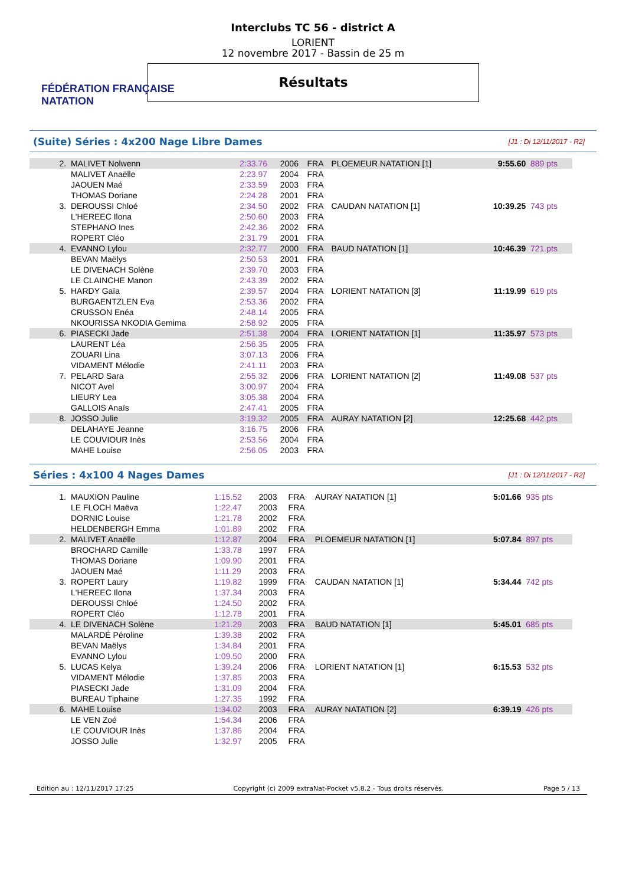FÉDÉRATION FRANÇAISE
NATATION
Interclubs TC 56 - district A
LORIENT
12 novembre 2017 - Bassin de 25 m
Résultats
(Suite) Séries : 4x200 Nage Libre Dames [J1 : Di 12/11/2017 - R2]
| 2. | MALIVET Nolwenn | 2:33.76 | 2006 | FRA | PLOEMEUR NATATION [1] | 9:55.60 | 889 pts |
| | MALIVET Anaëlle | 2:23.97 | 2004 | FRA | | | |
| | JAOUEN Maé | 2:33.59 | 2003 | FRA | | | |
| | THOMAS Doriane | 2:24.28 | 2001 | FRA | | | |
| 3. | DEROUSSI Chloé | 2:34.50 | 2002 | FRA | CAUDAN NATATION [1] | 10:39.25 | 743 pts |
| | L'HEREEC Ilona | 2:50.60 | 2003 | FRA | | | |
| | STEPHANO Ines | 2:42.36 | 2002 | FRA | | | |
| | ROPERT Cléo | 2:31.79 | 2001 | FRA | | | |
| 4. | EVANNO Lylou | 2:32.77 | 2000 | FRA | BAUD NATATION [1] | 10:46.39 | 721 pts |
| | BEVAN Maëlys | 2:50.53 | 2001 | FRA | | | |
| | LE DIVENACH Solène | 2:39.70 | 2003 | FRA | | | |
| | LE CLAINCHE Manon | 2:43.39 | 2002 | FRA | | | |
| 5. | HARDY Gaïa | 2:39.57 | 2004 | FRA | LORIENT NATATION [3] | 11:19.99 | 619 pts |
| | BURGAENTZLEN Eva | 2:53.36 | 2002 | FRA | | | |
| | CRUSSON Enéa | 2:48.14 | 2005 | FRA | | | |
| | NKOURISSA NKODIA Gemima | 2:58.92 | 2005 | FRA | | | |
| 6. | PIASECKI Jade | 2:51.38 | 2004 | FRA | LORIENT NATATION [1] | 11:35.97 | 573 pts |
| | LAURENT Léa | 2:56.35 | 2005 | FRA | | | |
| | ZOUARI Lina | 3:07.13 | 2006 | FRA | | | |
| | VIDAMENT Mélodie | 2:41.11 | 2003 | FRA | | | |
| 7. | PELARD Sara | 2:55.32 | 2006 | FRA | LORIENT NATATION [2] | 11:49.08 | 537 pts |
| | NICOT Avel | 3:00.97 | 2004 | FRA | | | |
| | LIEURY Lea | 3:05.38 | 2004 | FRA | | | |
| | GALLOIS Anaïs | 2:47.41 | 2005 | FRA | | | |
| 8. | JOSSO Julie | 3:19.32 | 2005 | FRA | AURAY NATATION [2] | 12:25.68 | 442 pts |
| | DELAHAYE Jeanne | 3:16.75 | 2006 | FRA | | | |
| | LE COUVIOUR Inès | 2:53.56 | 2004 | FRA | | | |
| | MAHE Louise | 2:56.05 | 2003 | FRA | | | |
Séries : 4x100 4 Nages Dames [J1 : Di 12/11/2017 - R2]
| 1. | MAUXION Pauline | 1:15.52 | 2003 | FRA | AURAY NATATION [1] | 5:01.66 | 935 pts |
| | LE FLOCH Maëva | 1:22.47 | 2003 | FRA | | | |
| | DORNIC Louise | 1:21.78 | 2002 | FRA | | | |
| | HELDENBERGH Emma | 1:01.89 | 2002 | FRA | | | |
| 2. | MALIVET Anaëlle | 1:12.87 | 2004 | FRA | PLOEMEUR NATATION [1] | 5:07.84 | 897 pts |
| | BROCHARD Camille | 1:33.78 | 1997 | FRA | | | |
| | THOMAS Doriane | 1:09.90 | 2001 | FRA | | | |
| | JAOUEN Maé | 1:11.29 | 2003 | FRA | | | |
| 3. | ROPERT Laury | 1:19.82 | 1999 | FRA | CAUDAN NATATION [1] | 5:34.44 | 742 pts |
| | L'HEREEC Ilona | 1:37.34 | 2003 | FRA | | | |
| | DEROUSSI Chloé | 1:24.50 | 2002 | FRA | | | |
| | ROPERT Cléo | 1:12.78 | 2001 | FRA | | | |
| 4. | LE DIVENACH Solène | 1:21.29 | 2003 | FRA | BAUD NATATION [1] | 5:45.01 | 685 pts |
| | MALARDÉ Péroline | 1:39.38 | 2002 | FRA | | | |
| | BEVAN Maëlys | 1:34.84 | 2001 | FRA | | | |
| | EVANNO Lylou | 1:09.50 | 2000 | FRA | | | |
| 5. | LUCAS Kelya | 1:39.24 | 2006 | FRA | LORIENT NATATION [1] | 6:15.53 | 532 pts |
| | VIDAMENT Mélodie | 1:37.85 | 2003 | FRA | | | |
| | PIASECKI Jade | 1:31.09 | 2004 | FRA | | | |
| | BUREAU Tiphaine | 1:27.35 | 1992 | FRA | | | |
| 6. | MAHE Louise | 1:34.02 | 2003 | FRA | AURAY NATATION [2] | 6:39.19 | 426 pts |
| | LE VEN Zoé | 1:54.34 | 2006 | FRA | | | |
| | LE COUVIOUR Inès | 1:37.86 | 2004 | FRA | | | |
| | JOSSO Julie | 1:32.97 | 2005 | FRA | | | |
Edition au : 12/11/2017 17:25 Copyright (c) 2009 extraNat-Pocket v5.8.2 - Tous droits réservés. Page 5 / 13